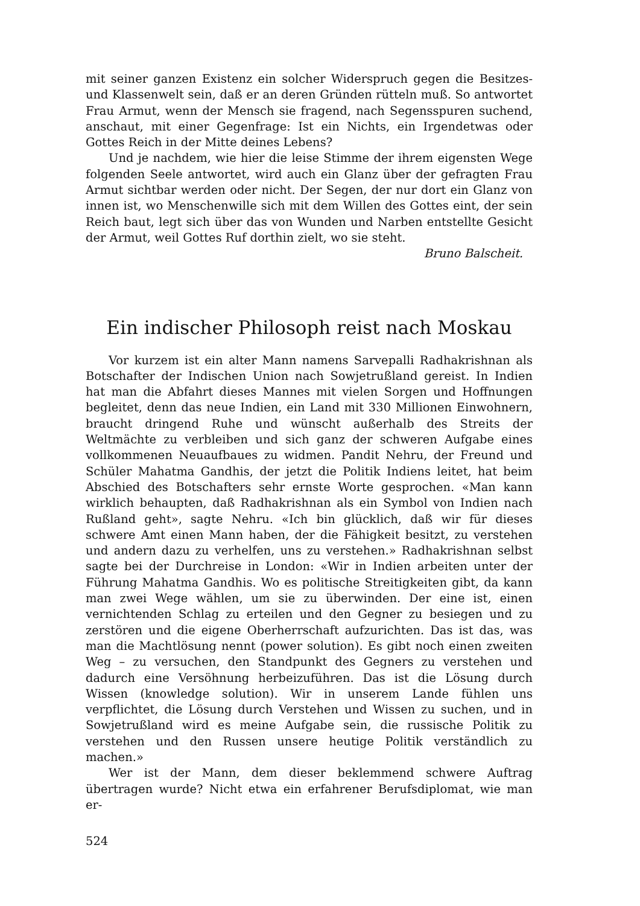mit seiner ganzen Existenz ein solcher Widerspruch gegen die Besitzes- und Klassenwelt sein, daß er an deren Gründen rütteln muß. So antwortet Frau Armut, wenn der Mensch sie fragend, nach Segensspuren suchend, anschaut, mit einer Gegenfrage: Ist ein Nichts, ein Irgendetwas oder Gottes Reich in der Mitte deines Lebens?
Und je nachdem, wie hier die leise Stimme der ihrem eigensten Wege folgenden Seele antwortet, wird auch ein Glanz über der gefragten Frau Armut sichtbar werden oder nicht. Der Segen, der nur dort ein Glanz von innen ist, wo Menschenwille sich mit dem Willen des Gottes eint, der sein Reich baut, legt sich über das von Wunden und Narben entstellte Gesicht der Armut, weil Gottes Ruf dorthin zielt, wo sie steht.
Bruno Balscheit.
Ein indischer Philosoph reist nach Moskau
Vor kurzem ist ein alter Mann namens Sarvepalli Radhakrishnan als Botschafter der Indischen Union nach Sowjetrußland gereist. In Indien hat man die Abfahrt dieses Mannes mit vielen Sorgen und Hoffnungen begleitet, denn das neue Indien, ein Land mit 330 Millionen Einwohnern, braucht dringend Ruhe und wünscht außerhalb des Streits der Weltmächte zu verbleiben und sich ganz der schweren Aufgabe eines vollkommenen Neuaufbaues zu widmen. Pandit Nehru, der Freund und Schüler Mahatma Gandhis, der jetzt die Politik Indiens leitet, hat beim Abschied des Botschafters sehr ernste Worte gesprochen. «Man kann wirklich behaupten, daß Radhakrishnan als ein Symbol von Indien nach Rußland geht», sagte Nehru. «Ich bin glücklich, daß wir für dieses schwere Amt einen Mann haben, der die Fähigkeit besitzt, zu verstehen und andern dazu zu verhelfen, uns zu verstehen.» Radhakrishnan selbst sagte bei der Durchreise in London: «Wir in Indien arbeiten unter der Führung Mahatma Gandhis. Wo es politische Streitigkeiten gibt, da kann man zwei Wege wählen, um sie zu überwinden. Der eine ist, einen vernichtenden Schlag zu erteilen und den Gegner zu besiegen und zu zerstören und die eigene Oberherrschaft aufzurichten. Das ist das, was man die Machtlösung nennt (power solution). Es gibt noch einen zweiten Weg – zu versuchen, den Standpunkt des Gegners zu verstehen und dadurch eine Versöhnung herbeizuführen. Das ist die Lösung durch Wissen (knowledge solution). Wir in unserem Lande fühlen uns verpflichtet, die Lösung durch Verstehen und Wissen zu suchen, und in Sowjetrußland wird es meine Aufgabe sein, die russische Politik zu verstehen und den Russen unsere heutige Politik verständlich zu machen.»
Wer ist der Mann, dem dieser beklemmend schwere Auftrag übertragen wurde? Nicht etwa ein erfahrener Berufsdiplomat, wie man er-
524